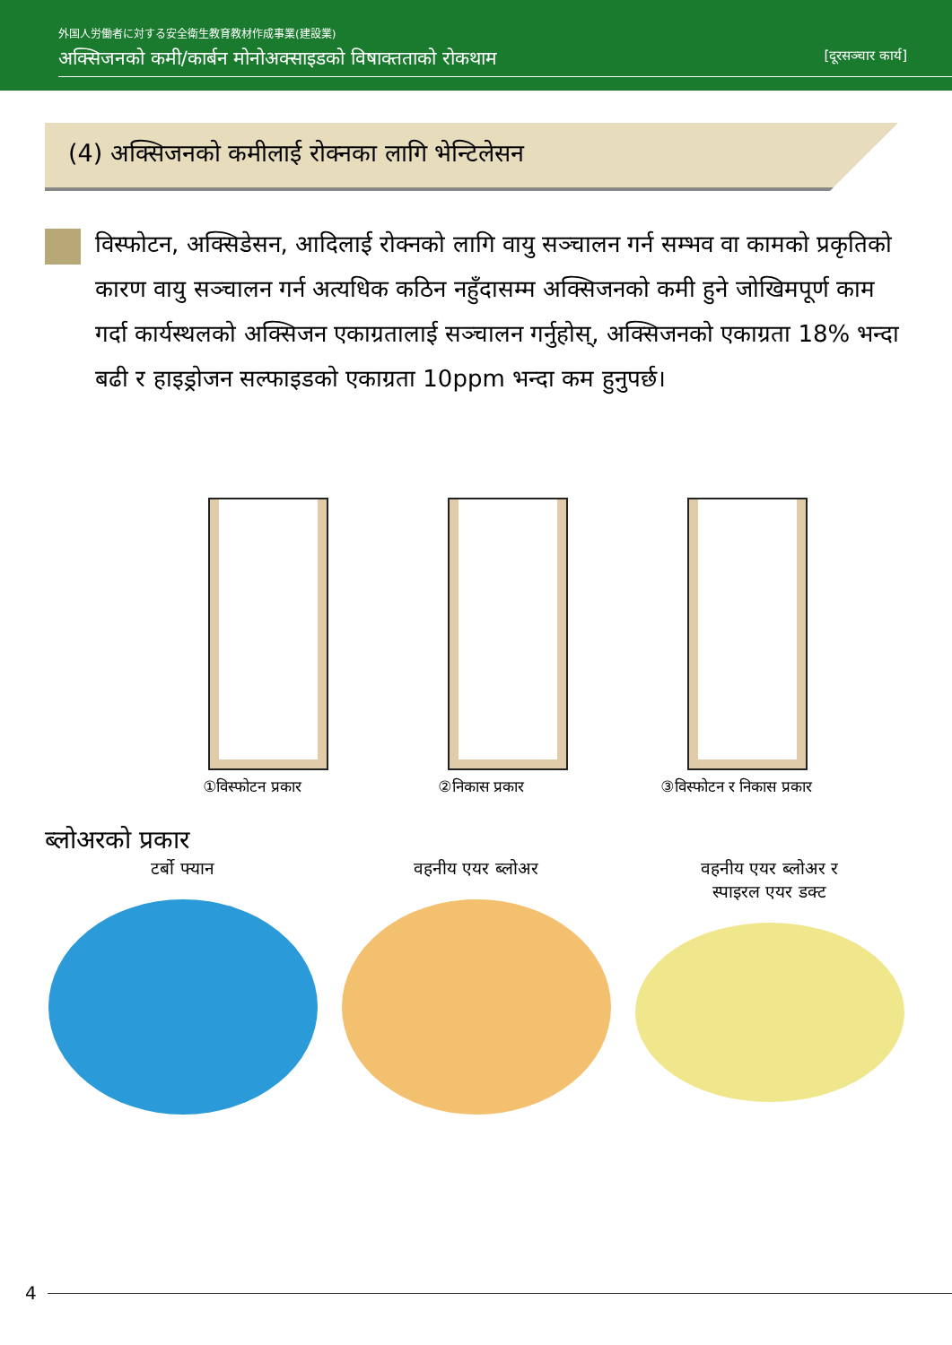外国人労働者に対する安全衛生教育教材作成事業(建設業)
अक्सिजनको कमी/कार्बन मोनोअक्साइडको विषाक्तताको रोकथाम [दूरसञ्चार कार्य]
(4) अक्सिजनको कमीलाई रोक्नका लागि भेन्टिलेसन
विस्फोटन, अक्सिडेसन, आदिलाई रोक्नको लागि वायु सञ्चालन गर्न सम्भव वा कामको प्रकृतिको कारण वायु सञ्चालन गर्न अत्यधिक कठिन नहुँदासम्म अक्सिजनको कमी हुने जोखिमपूर्ण काम गर्दा कार्यस्थलको अक्सिजन एकाग्रतालाई सञ्चालन गर्नुहोस्, अक्सिजनको एकाग्रता 18% भन्दा बढी र हाइड्रोजन सल्फाइडको एकाग्रता 10ppm भन्दा कम हुनुपर्छ।
①विस्फोटन प्रकार ②निकास प्रकार ③विस्फोटन र निकास प्रकार
ब्लोअरको प्रकार
टर्बो फ्यान वहनीय एयर ब्लोअर वहनीय एयर ब्लोअर र
स्पाइरल एयर डक्ट
4